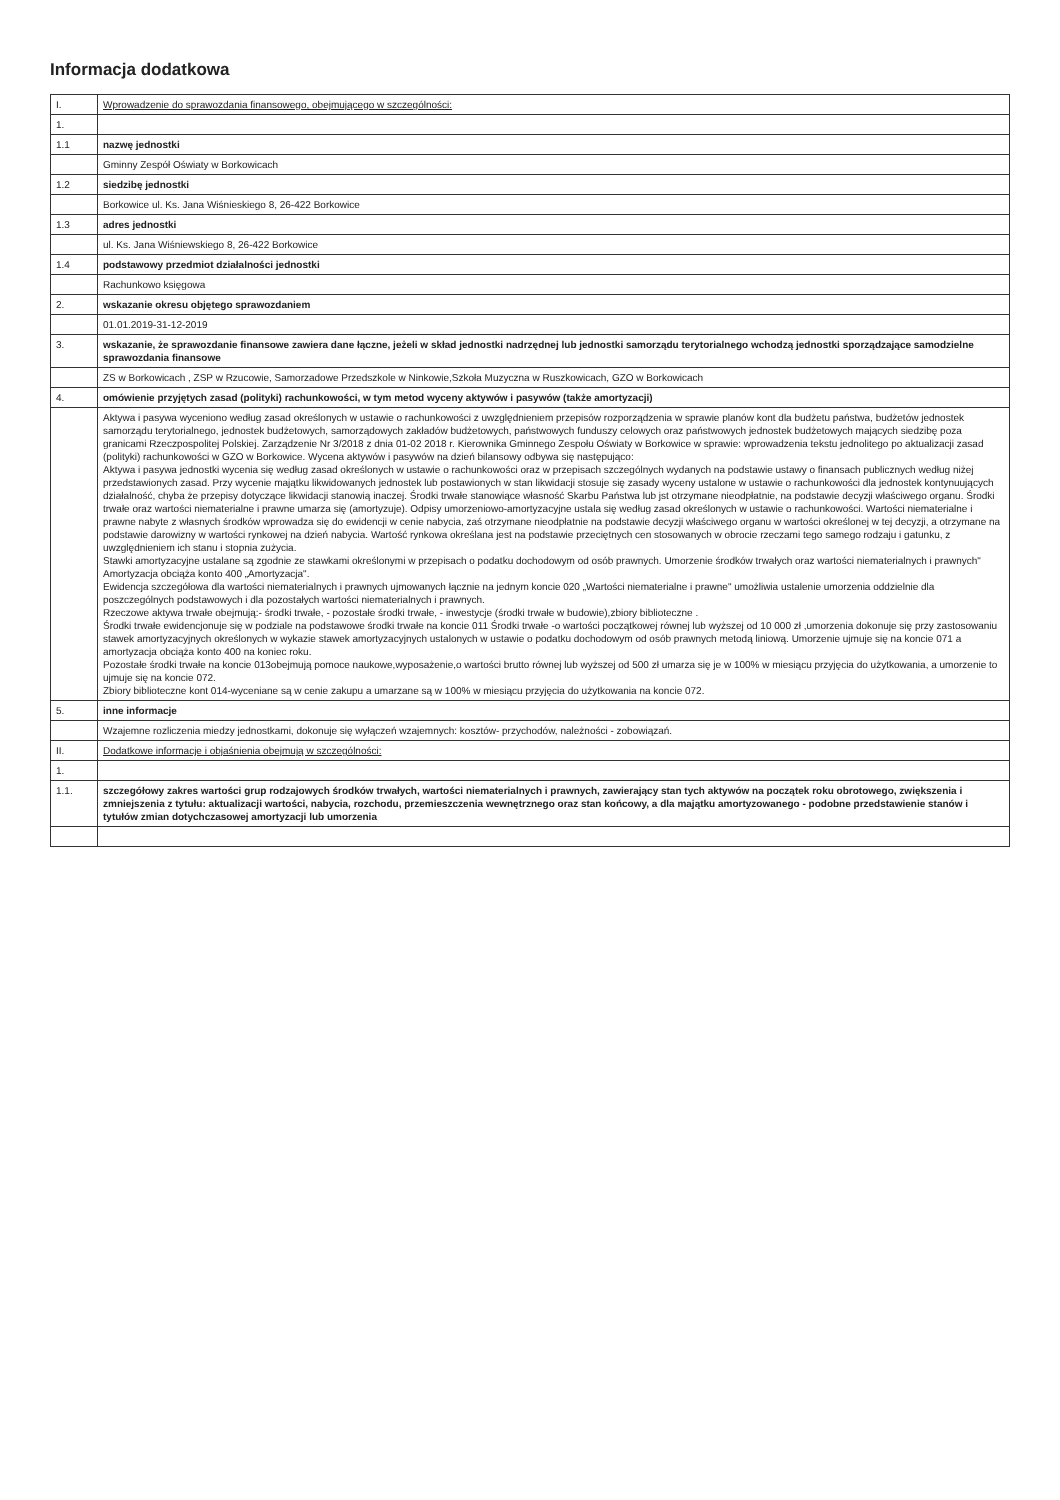Informacja dodatkowa
| I. | Wprowadzenie do sprawozdania finansowego, obejmującego w szczególności: |
| 1. | |
| 1.1 | nazwę jednostki |
| | Gminny Zespół Oświaty w Borkowicach |
| 1.2 | siedzibę jednostki |
| | Borkowice ul. Ks. Jana Wiśnieskiego 8, 26-422 Borkowice |
| 1.3 | adres jednostki |
| | ul. Ks. Jana Wiśniewskiego 8, 26-422 Borkowice |
| 1.4 | podstawowy przedmiot działalności jednostki |
| | Rachunkowo księgowa |
| 2. | wskazanie okresu objętego sprawozdaniem |
| | 01.01.2019-31-12-2019 |
| 3. | wskazanie, że sprawozdanie finansowe zawiera dane łączne, jeżeli w skład jednostki nadrzędnej lub jednostki samorządu terytorialnego wchodzą jednostki sporządzające samodzielne sprawozdania finansowe |
| | ZS w Borkowicach , ZSP w Rzucowie, Samorzadowe Przedszkole w Ninkowie,Szkoła Muzyczna w Ruszkowicach, GZO w Borkowicach |
| 4. | omówienie przyjętych zasad (polityki) rachunkowości, w tym metod wyceny aktywów i pasywów (także amortyzacji) |
| | Aktywa i pasywa wyceniono według zasad określonych w ustawie o rachunkowości z uwzględnieniem przepisów rozporządzenia w sprawie planów kont dla budżetu państwa, budżetów jednostek samorządu terytorialnego, jednostek budżetowych, samorządowych zakładów budżetowych, państwowych funduszy celowych oraz państwowych jednostek budżetowych mających siedzibę poza granicami Rzeczpospolitej Polskiej. Zarządzenie Nr 3/2018 z dnia 01-02 2018 r. Kierownika Gminnego Zespołu Oświaty w Borkowice w sprawie: wprowadzenia tekstu jednolitego po aktualizacji zasad (polityki) rachunkowości w GZO w Borkowice. Wycena aktywów i pasywów na dzień bilansowy odbywa się następująco: Aktywa i pasywa jednostki wycenia się według zasad określonych w ustawie o rachunkowości oraz w przepisach szczególnych wydanych na podstawie ustawy o finansach publicznych według niżej przedstawionych zasad. Przy wycenie majątku likwidowanych jednostek lub postawionych w stan likwidacji stosuje się zasady wyceny ustalone w ustawie o rachunkowości dla jednostek kontynuujących działalność, chyba że przepisy dotyczące likwidacji stanowią inaczej. Środki trwałe stanowiące własność Skarbu Państwa lub jst otrzymane nieodpłatnie, na podstawie decyzji właściwego organu. Środki trwałe oraz wartości niematerialne i prawne umarza się (amortyzuje). Odpisy umorzeniowo-amortyzacyjne ustala się według zasad określonych w ustawie o rachunkowości. Wartości niematerialne i prawne nabyte z własnych środków wprowadza się do ewidencji w cenie nabycia, zaś otrzymane nieodpłatnie na podstawie decyzji właściwego organu w wartości określonej w tej decyzji, a otrzymane na podstawie darowizny w wartości rynkowej na dzień nabycia. Wartość rynkowa określana jest na podstawie przeciętnych cen stosowanych w obrocie rzeczami tego samego rodzaju i gatunku, z uwzględnieniem ich stanu i stopnia zużycia. Stawki amortyzacyjne ustalane są zgodnie ze stawkami określonymi w przepisach o podatku dochodowym od osób prawnych. Umorzenie środków trwałych oraz wartości niematerialnych i prawnych" Amortyzacja obciąża konto 400 „Amortyzacja". Ewidencja szczegółowa dla wartości niematerialnych i prawnych ujmowanych łącznie na jednym koncie 020 „Wartości niematerialne i prawne" umożliwia ustalenie umorzenia oddzielnie dla poszczególnych podstawowych i dla pozostałych wartości niematerialnych i prawnych. Rzeczowe aktywa trwałe obejmują:- środki trwałe, - pozostałe środki trwałe, - inwestycje (środki trwałe w budowie),zbiory biblioteczne . Środki trwałe ewidencjonuje się w podziale na podstawowe środki trwałe na koncie 011 Środki trwałe -o wartości początkowej równej lub wyższej od 10 000 zł ,umorzenia dokonuje się przy zastosowaniu stawek amortyzacyjnych określonych w wykazie stawek amortyzacyjnych ustalonych w ustawie o podatku dochodowym od osób prawnych metodą liniową. Umorzenie ujmuje się na koncie 071 a amortyzacja obciąża konto 400 na koniec roku. Pozostałe środki trwałe na koncie 013obejmują pomoce naukowe,wyposażenie,o wartości brutto równej lub wyższej od 500 zł umarza się je w 100% w miesiącu przyjęcia do użytkowania, a umorzenie to ujmuje się na koncie 072. Zbiory biblioteczne kont 014-wyceniane są w cenie zakupu a umarzane są w 100% w miesiącu przyjęcia do użytkowania na koncie 072. |
| 5. | inne informacje |
| | Wzajemne rozliczenia miedzy jednostkami, dokonuje się wyłączeń wzajemnych: kosztów- przychodów, należności - zobowiązań. |
| II. | Dodatkowe informacje i objaśnienia obejmują w szczególności: |
| 1. | |
| 1.1. | szczegółowy zakres wartości grup rodzajowych środków trwałych, wartości niematerialnych i prawnych, zawierający stan tych aktywów na początek roku obrotowego, zwiększenia i zmniejszenia z tytułu: aktualizacji wartości, nabycia, rozchodu, przemieszczenia wewnętrznego oraz stan końcowy, a dla majątku amortyzowanego - podobne przedstawienie stanów i tytułów zmian dotychczasowej amortyzacji lub umorzenia |